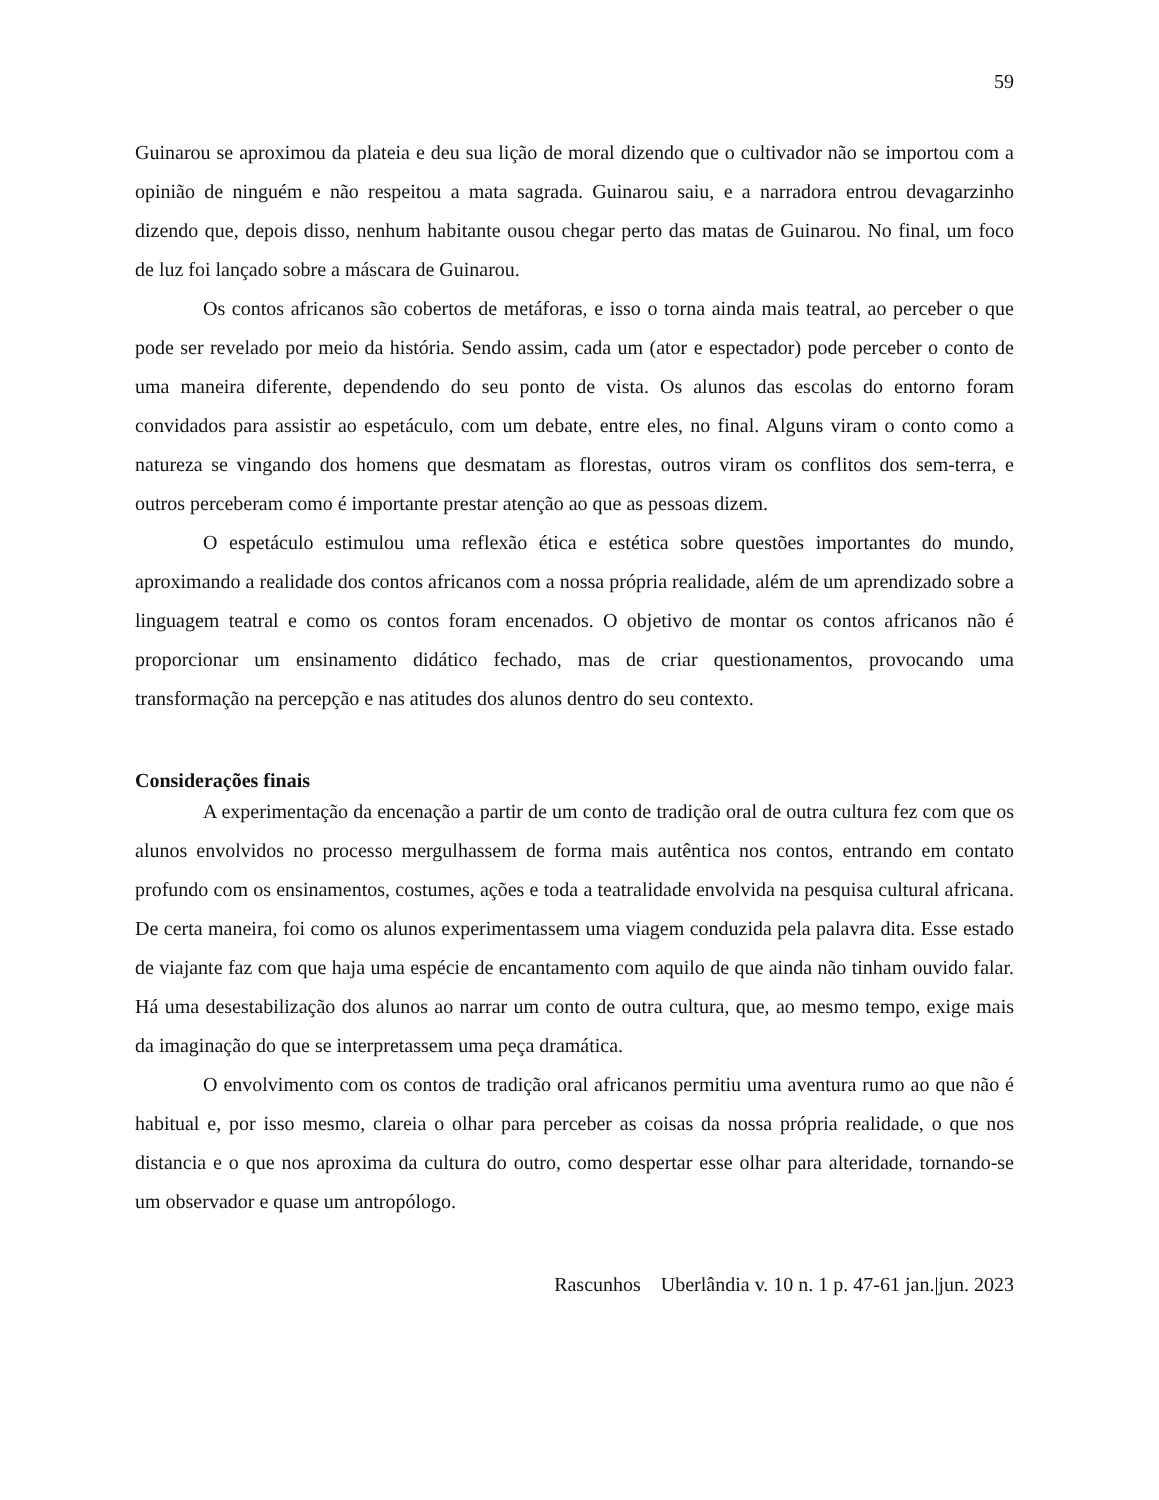59
Guinarou se aproximou da plateia e deu sua lição de moral dizendo que o cultivador não se importou com a opinião de ninguém e não respeitou a mata sagrada. Guinarou saiu, e a narradora entrou devagarzinho dizendo que, depois disso, nenhum habitante ousou chegar perto das matas de Guinarou. No final, um foco de luz foi lançado sobre a máscara de Guinarou.
Os contos africanos são cobertos de metáforas, e isso o torna ainda mais teatral, ao perceber o que pode ser revelado por meio da história. Sendo assim, cada um (ator e espectador) pode perceber o conto de uma maneira diferente, dependendo do seu ponto de vista. Os alunos das escolas do entorno foram convidados para assistir ao espetáculo, com um debate, entre eles, no final. Alguns viram o conto como a natureza se vingando dos homens que desmatam as florestas, outros viram os conflitos dos sem-terra, e outros perceberam como é importante prestar atenção ao que as pessoas dizem.
O espetáculo estimulou uma reflexão ética e estética sobre questões importantes do mundo, aproximando a realidade dos contos africanos com a nossa própria realidade, além de um aprendizado sobre a linguagem teatral e como os contos foram encenados. O objetivo de montar os contos africanos não é proporcionar um ensinamento didático fechado, mas de criar questionamentos, provocando uma transformação na percepção e nas atitudes dos alunos dentro do seu contexto.
Considerações finais
A experimentação da encenação a partir de um conto de tradição oral de outra cultura fez com que os alunos envolvidos no processo mergulhassem de forma mais autêntica nos contos, entrando em contato profundo com os ensinamentos, costumes, ações e toda a teatralidade envolvida na pesquisa cultural africana. De certa maneira, foi como os alunos experimentassem uma viagem conduzida pela palavra dita. Esse estado de viajante faz com que haja uma espécie de encantamento com aquilo de que ainda não tinham ouvido falar. Há uma desestabilização dos alunos ao narrar um conto de outra cultura, que, ao mesmo tempo, exige mais da imaginação do que se interpretassem uma peça dramática.
O envolvimento com os contos de tradição oral africanos permitiu uma aventura rumo ao que não é habitual e, por isso mesmo, clareia o olhar para perceber as coisas da nossa própria realidade, o que nos distancia e o que nos aproxima da cultura do outro, como despertar esse olhar para alteridade, tornando-se um observador e quase um antropólogo.
Rascunhos Uberlândia v. 10 n. 1 p. 47-61 jan.|jun. 2023